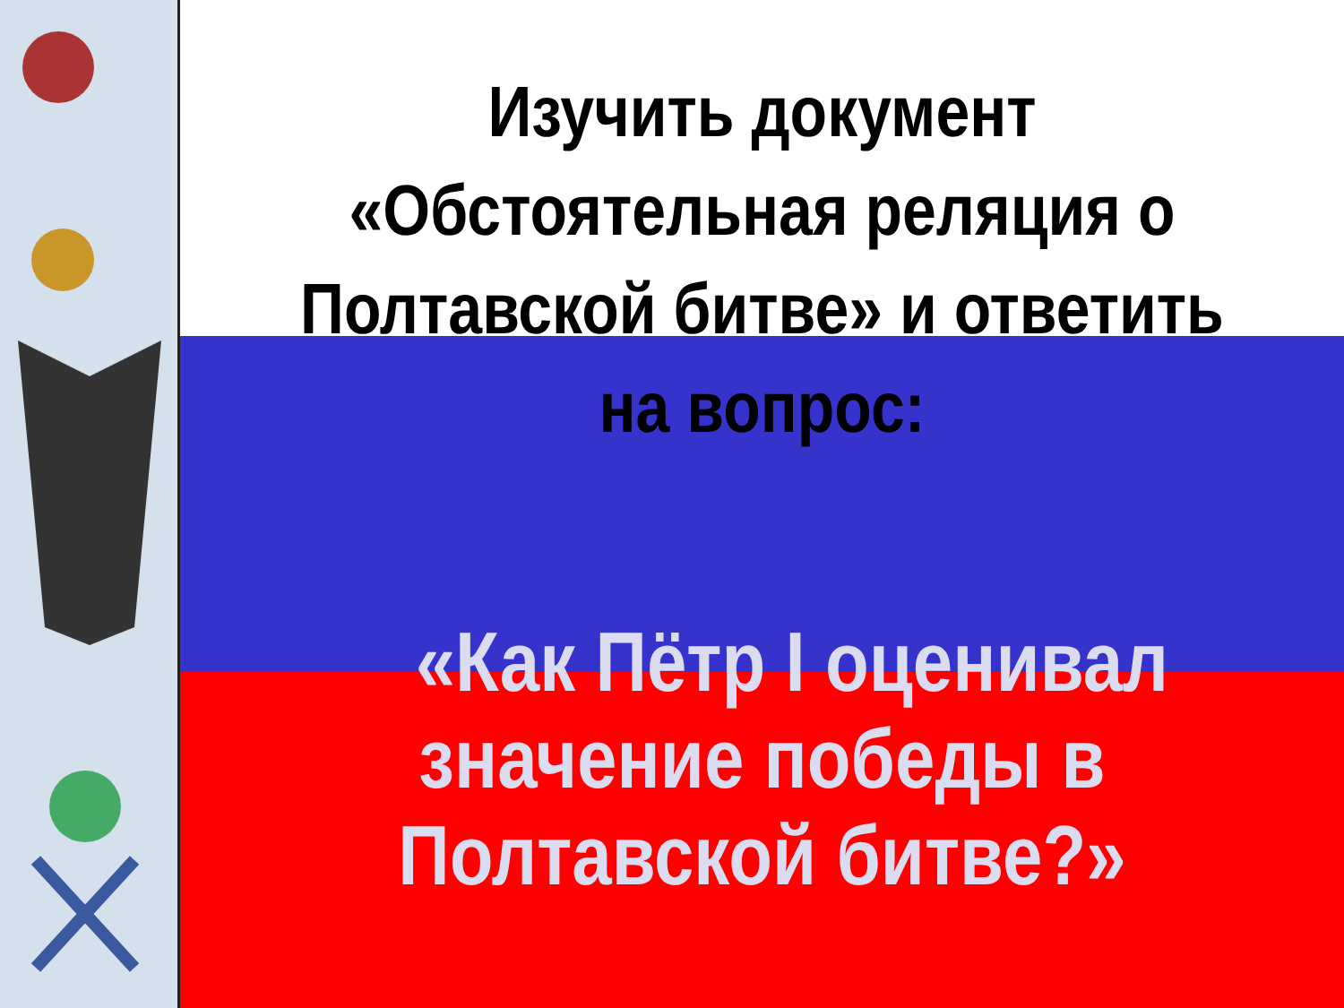Изучить документ
«Обстоятельная реляция о
Полтавской битве» и ответить
на вопрос:
«Как Пётр I оценивал
значение победы в
Полтавской битве?»